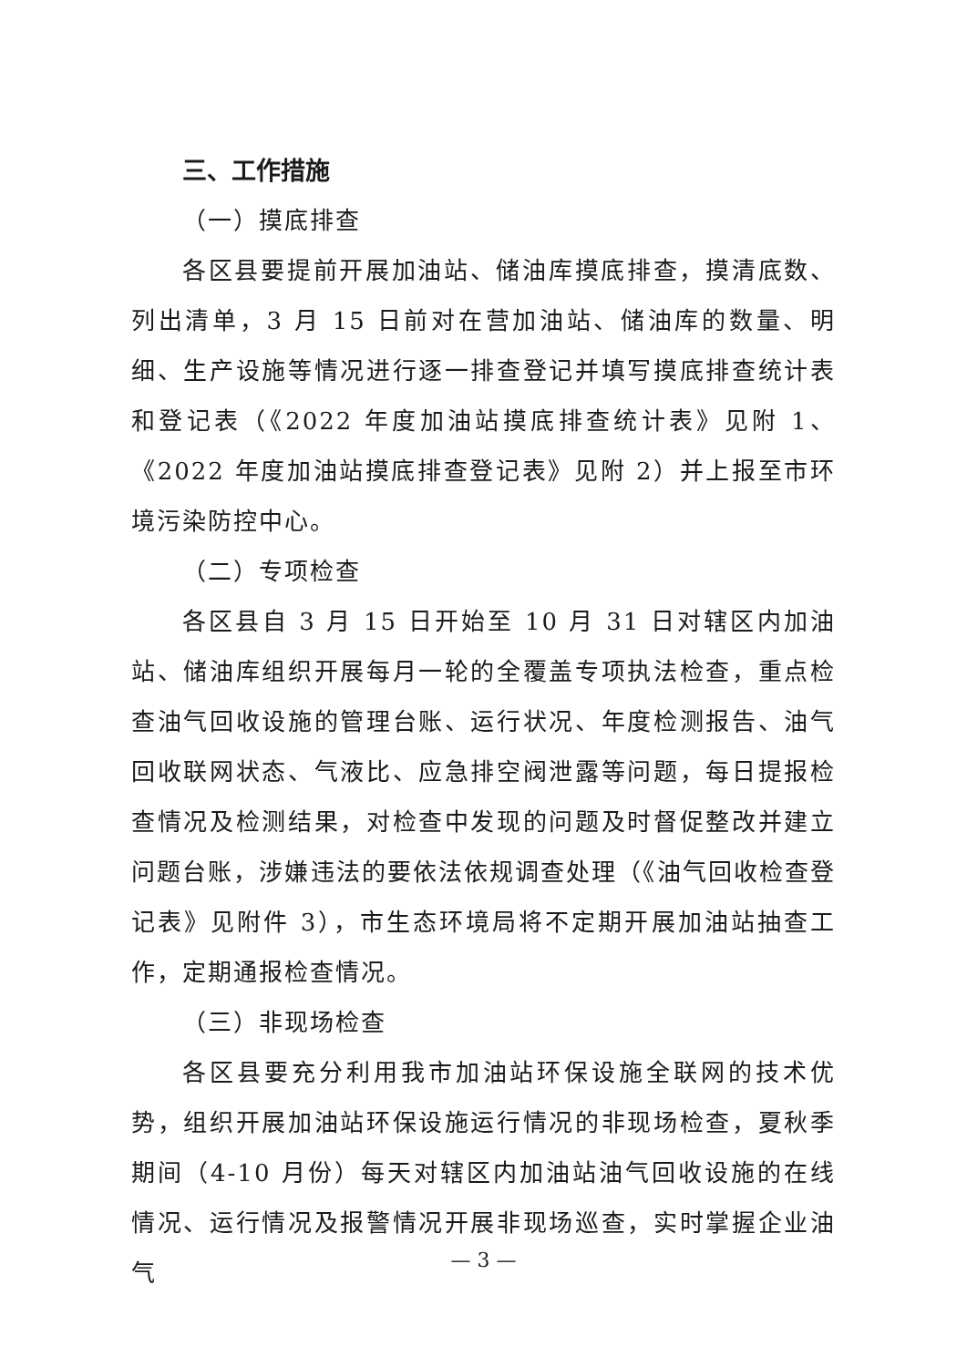三、工作措施
（一）摸底排查
各区县要提前开展加油站、储油库摸底排查，摸清底数、列出清单，3 月 15 日前对在营加油站、储油库的数量、明细、生产设施等情况进行逐一排查登记并填写摸底排查统计表和登记表（《2022 年度加油站摸底排查统计表》见附 1、《2022 年度加油站摸底排查登记表》见附 2）并上报至市环境污染防控中心。
（二）专项检查
各区县自 3 月 15 日开始至 10 月 31 日对辖区内加油站、储油库组织开展每月一轮的全覆盖专项执法检查，重点检查油气回收设施的管理台账、运行状况、年度检测报告、油气回收联网状态、气液比、应急排空阀泄露等问题，每日提报检查情况及检测结果，对检查中发现的问题及时督促整改并建立问题台账，涉嫌违法的要依法依规调查处理（《油气回收检查登记表》见附件 3），市生态环境局将不定期开展加油站抽查工作，定期通报检查情况。
（三）非现场检查
各区县要充分利用我市加油站环保设施全联网的技术优势，组织开展加油站环保设施运行情况的非现场检查，夏秋季期间（4-10 月份）每天对辖区内加油站油气回收设施的在线情况、运行情况及报警情况开展非现场巡查，实时掌握企业油气
— 3 —